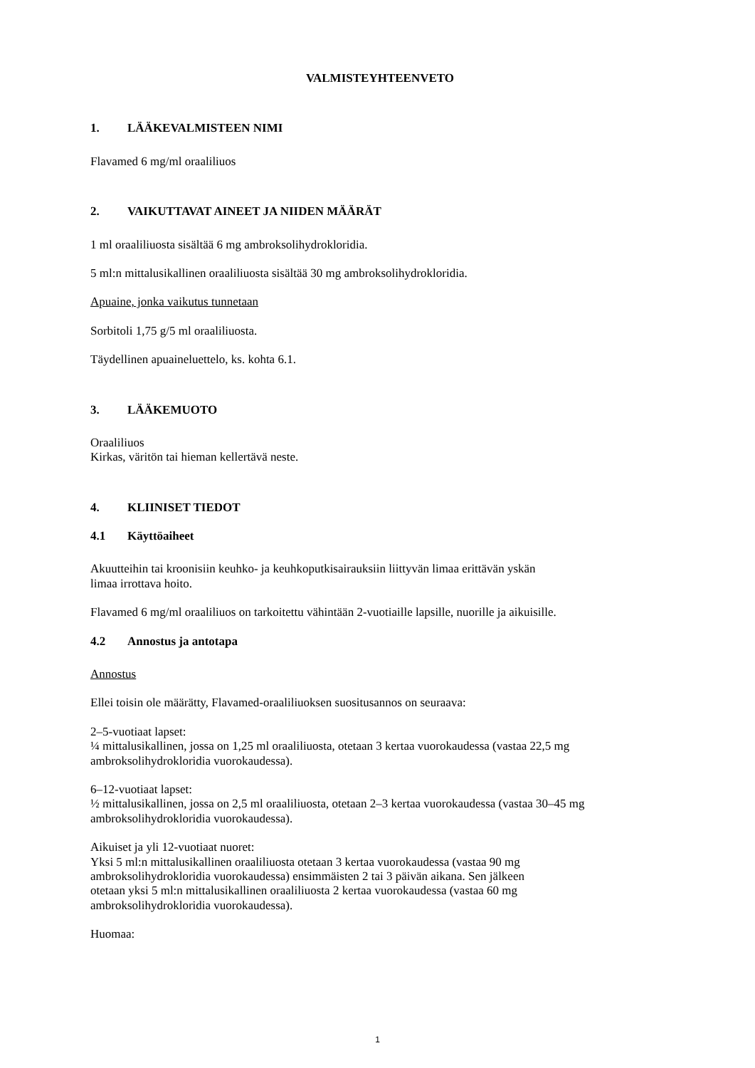VALMISTEYHTEENVETO
1. LÄÄKEVALMISTEEN NIMI
Flavamed 6 mg/ml oraaliliuos
2. VAIKUTTAVAT AINEET JA NIIDEN MÄÄRÄT
1 ml oraaliliuosta sisältää 6 mg ambroksolihydrokloridia.
5 ml:n mittalusikallinen oraaliliuosta sisältää 30 mg ambroksolihydrokloridia.
Apuaine, jonka vaikutus tunnetaan
Sorbitoli 1,75 g/5 ml oraaliliuosta.
Täydellinen apuaineluettelo, ks. kohta 6.1.
3. LÄÄKEMUOTO
Oraaliliuos
Kirkas, väritön tai hieman kellertävä neste.
4. KLIINISET TIEDOT
4.1 Käyttöaiheet
Akuutteihin tai kroonisiin keuhko- ja keuhkoputkisairauksiin liittyvän limaa erittävän yskän
limaa irrottava hoito.
Flavamed 6 mg/ml oraaliliuos on tarkoitettu vähintään 2-vuotiaille lapsille, nuorille ja aikuisille.
4.2 Annostus ja antotapa
Annostus
Ellei toisin ole määrätty, Flavamed-oraaliliuoksen suositusannos on seuraava:
2–5-vuotiaat lapset:
¼ mittalusikallinen, jossa on 1,25 ml oraaliliuosta, otetaan 3 kertaa vuorokaudessa (vastaa 22,5 mg ambroksolihydrokloridia vuorokaudessa).
6–12-vuotiaat lapset:
½ mittalusikallinen, jossa on 2,5 ml oraaliliuosta, otetaan 2–3 kertaa vuorokaudessa (vastaa 30–45 mg ambroksolihydrokloridia vuorokaudessa).
Aikuiset ja yli 12-vuotiaat nuoret:
Yksi 5 ml:n mittalusikallinen oraaliliuosta otetaan 3 kertaa vuorokaudessa (vastaa 90 mg
ambroksolihydrokloridia vuorokaudessa) ensimmäisten 2 tai 3 päivän aikana. Sen jälkeen
otetaan yksi 5 ml:n mittalusikallinen oraaliliuosta 2 kertaa vuorokaudessa (vastaa 60 mg
ambroksolihydrokloridia vuorokaudessa).
Huomaa:
1